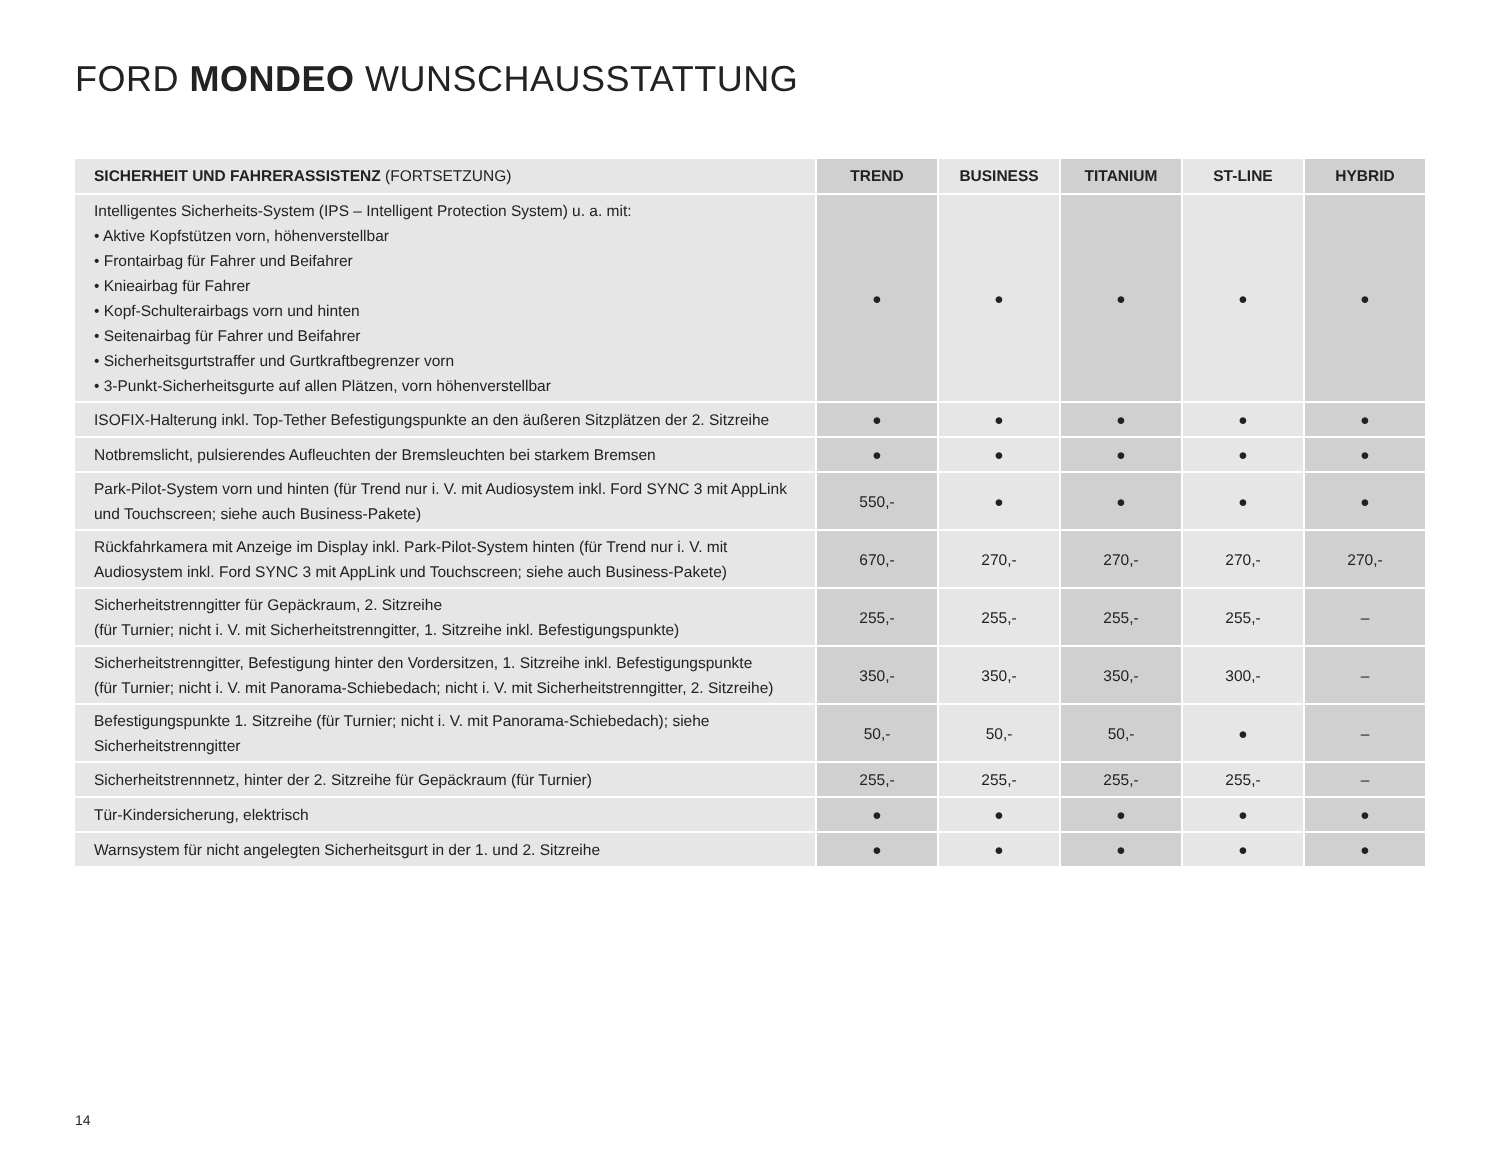FORD MONDEO WUNSCHAUSSTATTUNG
| SICHERHEIT UND FAHRERASSISTENZ (FORTSETZUNG) | TREND | BUSINESS | TITANIUM | ST-LINE | HYBRID |
| --- | --- | --- | --- | --- | --- |
| Intelligentes Sicherheits-System (IPS – Intelligent Protection System) u. a. mit: • Aktive Kopfstützen vorn, höhenverstellbar • Frontairbag für Fahrer und Beifahrer • Knieairbag für Fahrer • Kopf-Schulterairbags vorn und hinten • Seitenairbag für Fahrer und Beifahrer • Sicherheitsgurtstraffer und Gurtkraftbegrenzer vorn • 3-Punkt-Sicherheitsgurte auf allen Plätzen, vorn höhenverstellbar | ● | ● | ● | ● | ● |
| ISOFIX-Halterung inkl. Top-Tether Befestigungspunkte an den äußeren Sitzplätzen der 2. Sitzreihe | ● | ● | ● | ● | ● |
| Notbremslicht, pulsierendes Aufleuchten der Bremsleuchten bei starkem Bremsen | ● | ● | ● | ● | ● |
| Park-Pilot-System vorn und hinten (für Trend nur i. V. mit Audiosystem inkl. Ford SYNC 3 mit AppLink und Touchscreen; siehe auch Business-Pakete) | 550,- | ● | ● | ● | ● |
| Rückfahrkamera mit Anzeige im Display inkl. Park-Pilot-System hinten (für Trend nur i. V. mit Audiosystem inkl. Ford SYNC 3 mit AppLink und Touchscreen; siehe auch Business-Pakete) | 670,- | 270,- | 270,- | 270,- | 270,- |
| Sicherheitstrenngitter für Gepäckraum, 2. Sitzreihe (für Turnier; nicht i. V. mit Sicherheitstrenngitter, 1. Sitzreihe inkl. Befestigungspunkte) | 255,- | 255,- | 255,- | 255,- | – |
| Sicherheitstrenngitter, Befestigung hinter den Vordersitzen, 1. Sitzreihe inkl. Befestigungspunkte (für Turnier; nicht i. V. mit Panorama-Schiebedach; nicht i. V. mit Sicherheitstrenngitter, 2. Sitzreihe) | 350,- | 350,- | 350,- | 300,- | – |
| Befestigungspunkte 1. Sitzreihe (für Turnier; nicht i. V. mit Panorama-Schiebedach); siehe Sicherheitstrenngitter | 50,- | 50,- | 50,- | ● | – |
| Sicherheitstrennnetz, hinter der 2. Sitzreihe für Gepäckraum (für Turnier) | 255,- | 255,- | 255,- | 255,- | – |
| Tür-Kindersicherung, elektrisch | ● | ● | ● | ● | ● |
| Warnsystem für nicht angelegten Sicherheitsgurt in der 1. und 2. Sitzreihe | ● | ● | ● | ● | ● |
14